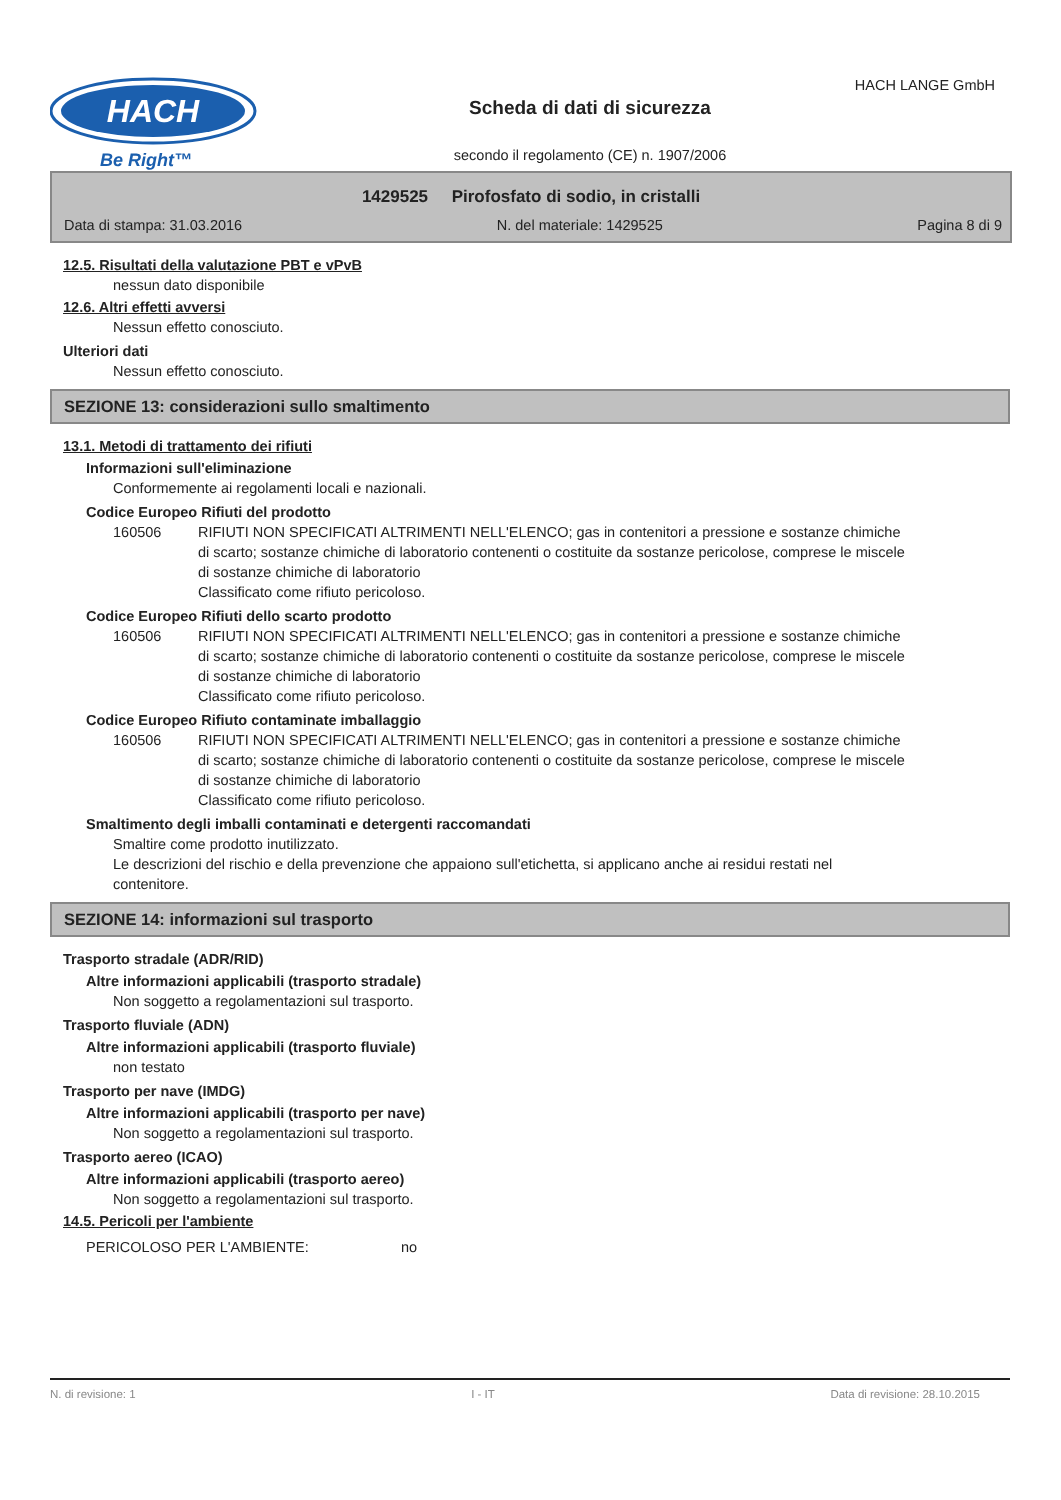HACH
Be Right™
Scheda di dati di sicurezza
HACH LANGE GmbH
secondo il regolamento (CE) n. 1907/2006
1429525 Pirofosfato di sodio, in cristalli
Data di stampa: 31.03.2016 N. del materiale: 1429525 Pagina 8 di 9
12.5. Risultati della valutazione PBT e vPvB
nessun dato disponibile
12.6. Altri effetti avversi
Nessun effetto conosciuto.
Ulteriori dati
Nessun effetto conosciuto.
SEZIONE 13: considerazioni sullo smaltimento
13.1. Metodi di trattamento dei rifiuti
Informazioni sull'eliminazione
Conformemente ai regolamenti locali e nazionali.
Codice Europeo Rifiuti del prodotto
160506 RIFIUTI NON SPECIFICATI ALTRIMENTI NELL'ELENCO; gas in contenitori a pressione e sostanze chimiche di scarto; sostanze chimiche di laboratorio contenenti o costituite da sostanze pericolose, comprese le miscele di sostanze chimiche di laboratorio
Classificato come rifiuto pericoloso.
Codice Europeo Rifiuti dello scarto prodotto
160506 RIFIUTI NON SPECIFICATI ALTRIMENTI NELL'ELENCO; gas in contenitori a pressione e sostanze chimiche di scarto; sostanze chimiche di laboratorio contenenti o costituite da sostanze pericolose, comprese le miscele di sostanze chimiche di laboratorio
Classificato come rifiuto pericoloso.
Codice Europeo Rifiuto contaminate imballaggio
160506 RIFIUTI NON SPECIFICATI ALTRIMENTI NELL'ELENCO; gas in contenitori a pressione e sostanze chimiche di scarto; sostanze chimiche di laboratorio contenenti o costituite da sostanze pericolose, comprese le miscele di sostanze chimiche di laboratorio
Classificato come rifiuto pericoloso.
Smaltimento degli imballi contaminati e detergenti raccomandati
Smaltire come prodotto inutilizzato.
Le descrizioni del rischio e della prevenzione che appaiono sull'etichetta, si applicano anche ai residui restati nel contenitore.
SEZIONE 14: informazioni sul trasporto
Trasporto stradale (ADR/RID)
Altre informazioni applicabili (trasporto stradale)
Non soggetto a regolamentazioni sul trasporto.
Trasporto fluviale (ADN)
Altre informazioni applicabili (trasporto fluviale)
non testato
Trasporto per nave (IMDG)
Altre informazioni applicabili (trasporto per nave)
Non soggetto a regolamentazioni sul trasporto.
Trasporto aereo (ICAO)
Altre informazioni applicabili (trasporto aereo)
Non soggetto a regolamentazioni sul trasporto.
14.5. Pericoli per l'ambiente
PERICOLOSO PER L'AMBIENTE: no
N. di revisione: 1 I - IT Data di revisione: 28.10.2015